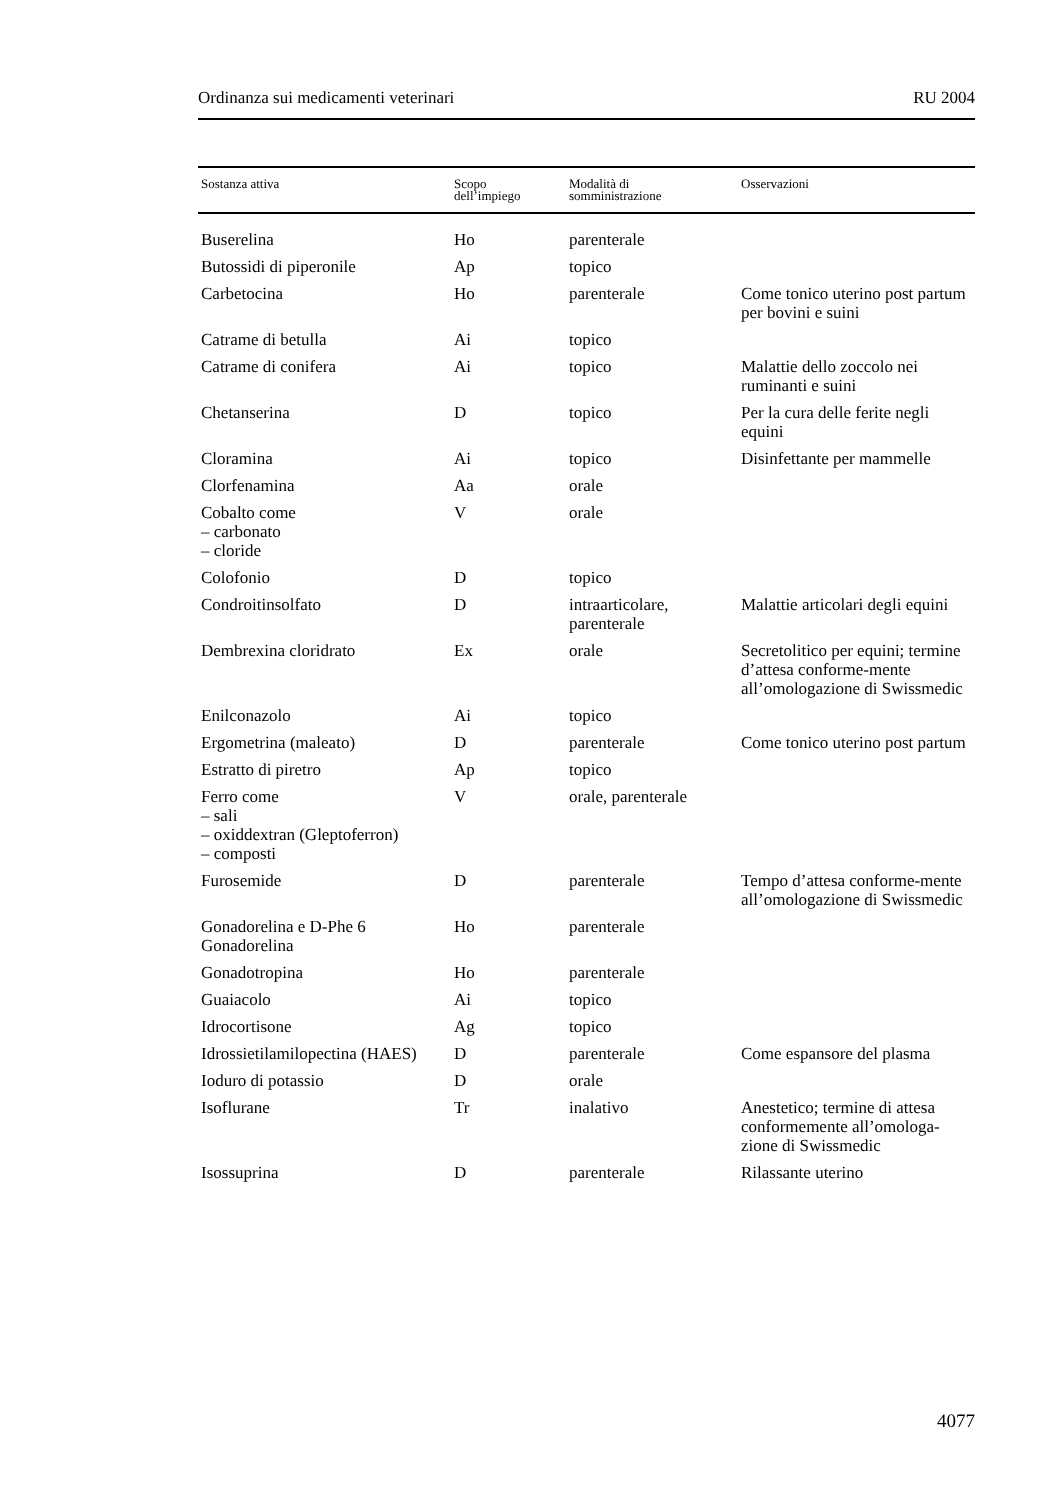Ordinanza sui medicamenti veterinari RU 2004
| Sostanza attiva | Scopo dell’impiego | Modalità di somministrazione | Osservazioni |
| --- | --- | --- | --- |
| Buserelina | Ho | parenterale | |
| Butossidi di piperonile | Ap | topico | |
| Carbetocina | Ho | parenterale | Come tonico uterino post partum per bovini e suini |
| Catrame di betulla | Ai | topico | |
| Catrame di conifera | Ai | topico | Malattie dello zoccolo nei ruminanti e suini |
| Chetanserina | D | topico | Per la cura delle ferite negli equini |
| Cloramina | Ai | topico | Disinfettante per mammelle |
| Clorfenamina | Aa | orale | |
| Cobalto come – carbonato – cloride | V | orale | |
| Colofonio | D | topico | |
| Condroitinsolfato | D | intraarticolare, parenterale | Malattie articolari degli equini |
| Dembrexina cloridrato | Ex | orale | Secretolitico per equini; termine d’attesa conforme-mente all’omologazione di Swissmedic |
| Enilconazolo | Ai | topico | |
| Ergometrina (maleato) | D | parenterale | Come tonico uterino post partum |
| Estratto di piretro | Ap | topico | |
| Ferro come – sali – oxiddextran (Gleptoferron) – composti | V | orale, parenterale | |
| Furosemide | D | parenterale | Tempo d’attesa conforme-mente all’omologazione di Swissmedic |
| Gonadorelina e D-Phe 6 Gonadorelina | Ho | parenterale | |
| Gonadotropina | Ho | parenterale | |
| Guaiacolo | Ai | topico | |
| Idrocortisone | Ag | topico | |
| Idrossietilamilopectina (HAES) | D | parenterale | Come espansore del plasma |
| Ioduro di potassio | D | orale | |
| Isoflurane | Tr | inalativo | Anestetico; termine di attesa conformemente all’omologa-zione di Swissmedic |
| Isossuprina | D | parenterale | Rilassante uterino |
4077